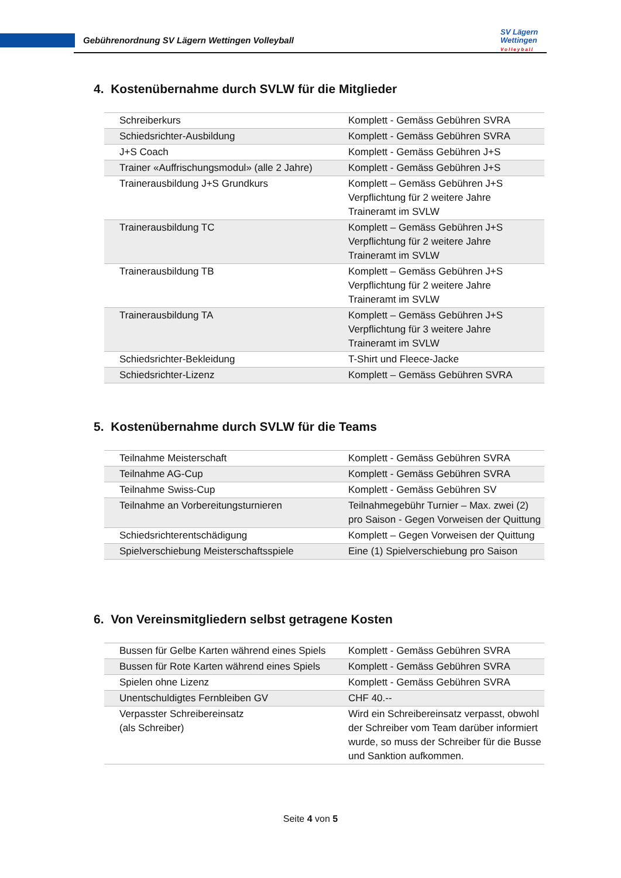Gebührenordnung SV Lägern Wettingen Volleyball
SV Lägern
Wettingen
Volleyball
4. Kostenübernahme durch SVLW für die Mitglieder
| Schreiberkurs | Komplett - Gemäss Gebühren SVRA |
| Schiedsrichter-Ausbildung | Komplett - Gemäss Gebühren SVRA |
| J+S Coach | Komplett - Gemäss Gebühren J+S |
| Trainer «Auffrischungsmodul» (alle 2 Jahre) | Komplett - Gemäss Gebühren J+S |
| Trainerausbildung J+S Grundkurs | Komplett – Gemäss Gebühren J+S Verpflichtung für 2 weitere Jahre Traineramt im SVLW |
| Trainerausbildung TC | Komplett – Gemäss Gebühren J+S Verpflichtung für 2 weitere Jahre Traineramt im SVLW |
| Trainerausbildung TB | Komplett – Gemäss Gebühren J+S Verpflichtung für 2 weitere Jahre Traineramt im SVLW |
| Trainerausbildung TA | Komplett – Gemäss Gebühren J+S Verpflichtung für 3 weitere Jahre Traineramt im SVLW |
| Schiedsrichter-Bekleidung | T-Shirt und Fleece-Jacke |
| Schiedsrichter-Lizenz | Komplett – Gemäss Gebühren SVRA |
5. Kostenübernahme durch SVLW für die Teams
| Teilnahme Meisterschaft | Komplett - Gemäss Gebühren SVRA |
| Teilnahme AG-Cup | Komplett - Gemäss Gebühren SVRA |
| Teilnahme Swiss-Cup | Komplett - Gemäss Gebühren SV |
| Teilnahme an Vorbereitungsturnieren | Teilnahmegebühr Turnier – Max. zwei (2) pro Saison - Gegen Vorweisen der Quittung |
| Schiedsrichterentschädigung | Komplett – Gegen Vorweisen der Quittung |
| Spielverschiebung Meisterschaftsspiele | Eine (1) Spielverschiebung pro Saison |
6. Von Vereinsmitgliedern selbst getragene Kosten
| Bussen für Gelbe Karten während eines Spiels | Komplett - Gemäss Gebühren SVRA |
| Bussen für Rote Karten während eines Spiels | Komplett - Gemäss Gebühren SVRA |
| Spielen ohne Lizenz | Komplett - Gemäss Gebühren SVRA |
| Unentschuldigtes Fernbleiben GV | CHF 40.-- |
| Verpasster Schreibereinsatz (als Schreiber) | Wird ein Schreibereinsatz verpasst, obwohl der Schreiber vom Team darüber informiert wurde, so muss der Schreiber für die Busse und Sanktion aufkommen. |
Seite 4 von 5